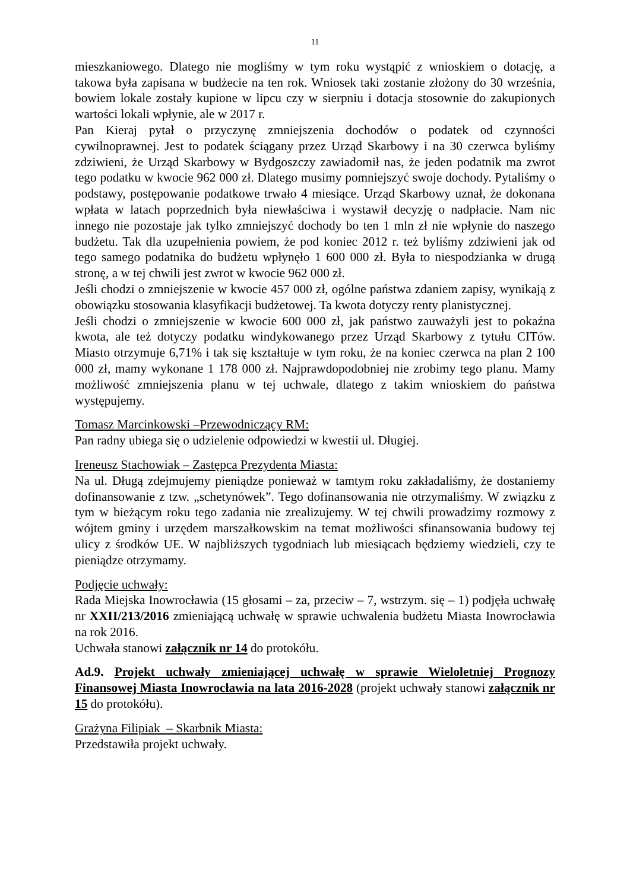11
mieszkaniowego. Dlatego nie mogliśmy w tym roku wystąpić z wnioskiem o dotację, a takowa była zapisana w budżecie na ten rok. Wniosek taki zostanie złożony do 30 września, bowiem lokale zostały kupione w lipcu czy w sierpniu i dotacja stosownie do zakupionych wartości lokali wpłynie, ale w 2017 r.
Pan Kieraj pytał o przyczynę zmniejszenia dochodów o podatek od czynności cywilnoprawnej. Jest to podatek ściągany przez Urząd Skarbowy i na 30 czerwca byliśmy zdziwieni, że Urząd Skarbowy w Bydgoszczy zawiadomił nas, że jeden podatnik ma zwrot tego podatku w kwocie 962 000 zł. Dlatego musimy pomniejszyć swoje dochody. Pytaliśmy o podstawy, postępowanie podatkowe trwało 4 miesiące. Urząd Skarbowy uznał, że dokonana wpłata w latach poprzednich była niewłaściwa i wystawił decyzję o nadpłacie. Nam nic innego nie pozostaje jak tylko zmniejszyć dochody bo ten 1 mln zł nie wpłynie do naszego budżetu. Tak dla uzupełnienia powiem, że pod koniec 2012 r. też byliśmy zdziwieni jak od tego samego podatnika do budżetu wpłynęło 1 600 000 zł. Była to niespodzianka w drugą stronę, a w tej chwili jest zwrot w kwocie 962 000 zł.
Jeśli chodzi o zmniejszenie w kwocie 457 000 zł, ogólne państwa zdaniem zapisy, wynikają z obowiązku stosowania klasyfikacji budżetowej. Ta kwota dotyczy renty planistycznej.
Jeśli chodzi o zmniejszenie w kwocie 600 000 zł, jak państwo zauważyli jest to pokaźna kwota, ale też dotyczy podatku windykowanego przez Urząd Skarbowy z tytułu CITów. Miasto otrzymuje 6,71% i tak się kształtuje w tym roku, że na koniec czerwca na plan 2 100 000 zł, mamy wykonane 1 178 000 zł. Najprawdopodobniej nie zrobimy tego planu. Mamy możliwość zmniejszenia planu w tej uchwale, dlatego z takim wnioskiem do państwa występujemy.
Tomasz Marcinkowski –Przewodniczący RM:
Pan radny ubiega się o udzielenie odpowiedzi w kwestii ul. Długiej.
Ireneusz Stachowiak – Zastępca Prezydenta Miasta:
Na ul. Długą zdejmujemy pieniądze ponieważ w tamtym roku zakładaliśmy, że dostaniemy dofinansowanie z tzw. „schetynówek”. Tego dofinansowania nie otrzymaliśmy. W związku z tym w bieżącym roku tego zadania nie zrealizujemy. W tej chwili prowadzimy rozmowy z wójtem gminy i urzędem marszałkowskim na temat możliwości sfinansowania budowy tej ulicy z środków UE. W najbliższych tygodniach lub miesiącach będziemy wiedzieli, czy te pieniądze otrzymamy.
Podjęcie uchwały:
Rada Miejska Inowrocławia (15 głosami – za, przeciw – 7, wstrzym. się – 1) podjęła uchwałę nr XXII/213/2016 zmieniającą uchwałę w sprawie uchwalenia budżetu Miasta Inowrocławia na rok 2016.
Uchwała stanowi załącznik nr 14 do protokółu.
Ad.9. Projekt uchwały zmieniającej uchwałę w sprawie Wieloletniej Prognozy Finansowej Miasta Inowrocławia na lata 2016-2028 (projekt uchwały stanowi załącznik nr 15 do protokółu).
Grażyna Filipiak – Skarbnik Miasta:
Przedstawiła projekt uchwały.